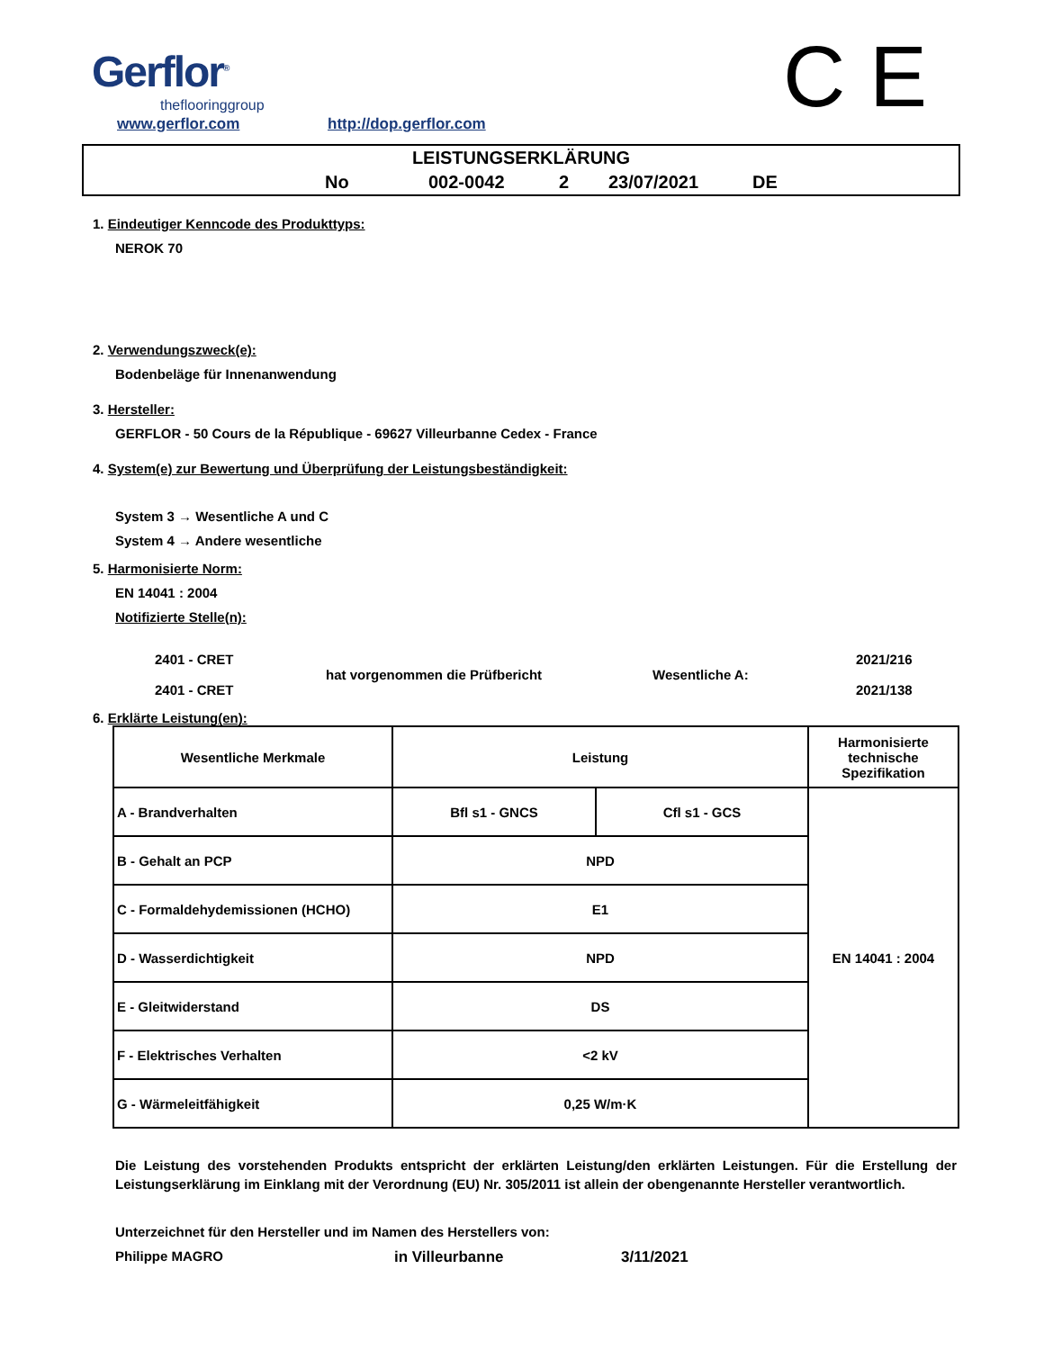Gerflor<sup>®</sup>
theflooringgroup
www.gerflor.com http://dop.gerflor.com C E
LEISTUNGSERKLÄRUNG
No 002-0042 2 23/07/2021 DE
1. Eindeutiger Kenncode des Produkttyps:
NEROK 70
2. Verwendungszweck(e):
Bodenbeläge für Innenanwendung
3. Hersteller:
GERFLOR - 50 Cours de la République - 69627 Villeurbanne Cedex - France
4. System(e) zur Bewertung und Überprüfung der Leistungsbeständigkeit:
System 3 → Wesentliche A und C
System 4 → Andere wesentliche
5. Harmonisierte Norm:
EN 14041 : 2004
Notifizierte Stelle(n):
2401 - CRET
2401 - CRET
hat vorgenommen die Prüfbericht Wesentliche A:
2021/216
2021/138
6. Erklärte Leistung(en):
| Wesentliche Merkmale | Leistung | | Harmonisierte technische Spezifikation |
| A - Brandverhalten | Bfl s1 - GNCS | Cfl s1 - GCS | EN 14041 : 2004 |
| B - Gehalt an PCP | NPD | | |
| C - Formaldehydemissionen (HCHO) | E1 | | |
| D - Wasserdichtigkeit | NPD | | |
| E - Gleitwiderstand | DS | | |
| F - Elektrisches Verhalten | <2 kV | | |
| G - Wärmeleitfähigkeit | 0,25 W/m·K | | |
Die Leistung des vorstehenden Produkts entspricht der erklärten Leistung/den erklärten Leistungen. Für die Erstellung der Leistungserklärung im Einklang mit der Verordnung (EU) Nr. 305/2011 ist allein der obengenannte Hersteller verantwortlich.
Unterzeichnet für den Hersteller und im Namen des Herstellers von:
Philippe MAGRO in Villeurbanne 3/11/2021